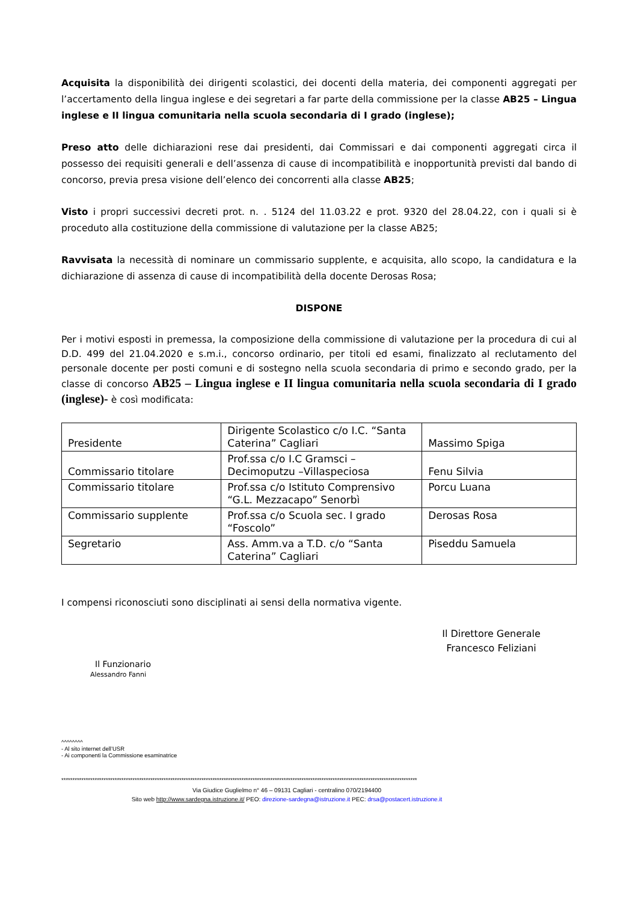Acquisita la disponibilità dei dirigenti scolastici, dei docenti della materia, dei componenti aggregati per l’accertamento della lingua inglese e dei segretari a far parte della commissione per la classe AB25 – Lingua inglese e II lingua comunitaria nella scuola secondaria di I grado (inglese);
Preso atto delle dichiarazioni rese dai presidenti, dai Commissari e dai componenti aggregati circa il possesso dei requisiti generali e dell’assenza di cause di incompatibilità e inopportunità previsti dal bando di concorso, previa presa visione dell’elenco dei concorrenti alla classe AB25;
Visto i propri successivi decreti prot. n. . 5124 del 11.03.22 e prot. 9320 del 28.04.22, con i quali si è proceduto alla costituzione della commissione di valutazione per la classe AB25;
Ravvisata la necessità di nominare un commissario supplente, e acquisita, allo scopo, la candidatura e la dichiarazione di assenza di cause di incompatibilità della docente Derosas Rosa;
DISPONE
Per i motivi esposti in premessa, la composizione della commissione di valutazione per la procedura di cui al D.D. 499 del 21.04.2020 e s.m.i., concorso ordinario, per titoli ed esami, finalizzato al reclutamento del personale docente per posti comuni e di sostegno nella scuola secondaria di primo e secondo grado, per la classe di concorso AB25 – Lingua inglese e II lingua comunitaria nella scuola secondaria di I grado (inglese)- è così modificata:
| Presidente | Dirigente Scolastico c/o I.C. “Santa Caterina” Cagliari | Massimo Spiga |
| Commissario titolare | Prof.ssa c/o I.C Gramsci – Decimoputzu –Villaspeciosa | Fenu Silvia |
| Commissario titolare | Prof.ssa c/o Istituto Comprensivo “G.L. Mezzacapo” Senorbì | Porcu Luana |
| Commissario supplente | Prof.ssa c/o Scuola sec. I grado “Foscolo” | Derosas Rosa |
| Segretario | Ass. Amm.va a T.D. c/o “Santa Caterina” Cagliari | Piseddu Samuela |
I compensi riconosciuti sono disciplinati ai sensi della normativa vigente.
Il Direttore Generale
Francesco Feliziani
Il Funzionario
Alessandro Fanni
^^^^^^^^
- Al sito internet dell’USR
- Ai componenti la Commissione esaminatrice
****************************************************************************************************************************************************************
Via Giudice Guglielmo n° 46 – 09131 Cagliari - centralino 070/2194400
Sito web http://www.sardegna.istruzione.it/ PEO: direzione-sardegna@istruzione.it PEC: drsa@postacert.istruzione.it